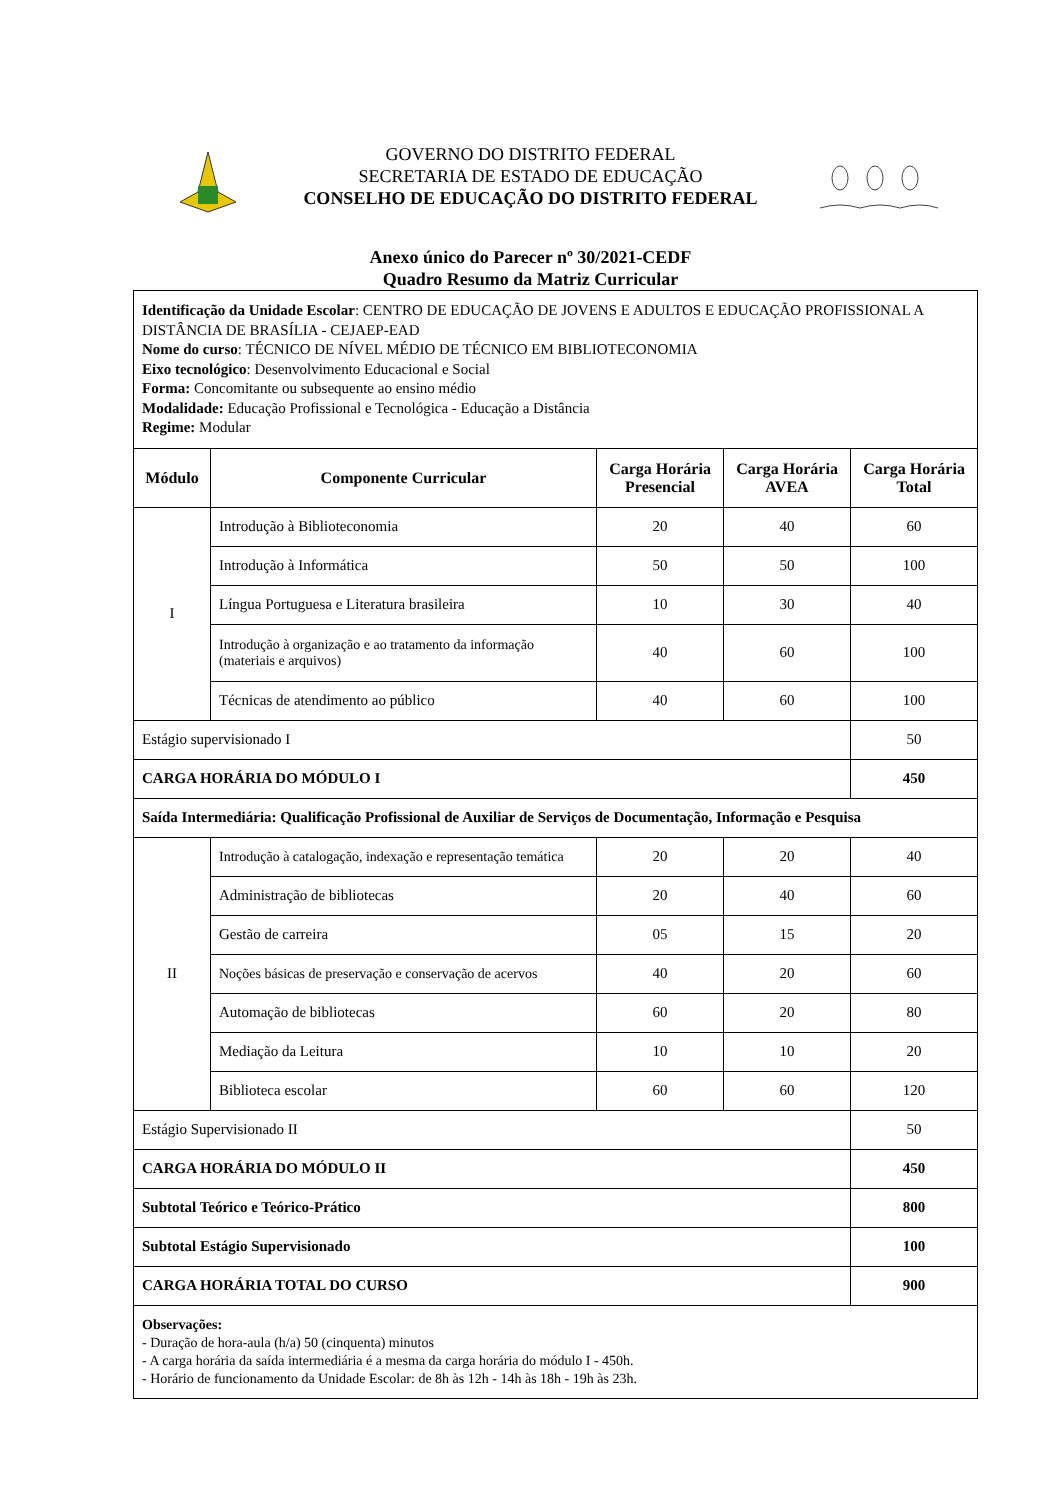GOVERNO DO DISTRITO FEDERAL
SECRETARIA DE ESTADO DE EDUCAÇÃO
CONSELHO DE EDUCAÇÃO DO DISTRITO FEDERAL
Anexo único do Parecer nº 30/2021-CEDF
Quadro Resumo da Matriz Curricular
| Identificação da Unidade Escolar : CENTRO DE EDUCAÇÃO DE JOVENS E ADULTOS E EDUCAÇÃO PROFISSIONAL A DISTÂNCIA DE BRASÍLIA - CEJAEP-EAD Nome do curso : TÉCNICO DE NÍVEL MÉDIO DE TÉCNICO EM BIBLIOTECONOMIA Eixo tecnológico : Desenvolvimento Educacional e Social Forma: Concomitante ou subsequente ao ensino médio Modalidade: Educação Profissional e Tecnológica - Educação a Distância Regime: Modular | | | | |
| Módulo | Componente Curricular | Carga Horária Presencial | Carga Horária AVEA | Carga Horária Total |
| I | Introdução à Biblioteconomia | 20 | 40 | 60 |
| | Introdução à Informática | 50 | 50 | 100 |
| | Língua Portuguesa e Literatura brasileira | 10 | 30 | 40 |
| | Introdução à organização e ao tratamento da informação (materiais e arquivos) | 40 | 60 | 100 |
| | Técnicas de atendimento ao público | 40 | 60 | 100 |
| Estágio supervisionado I | | | | 50 |
| CARGA HORÁRIA DO MÓDULO I | | | | 450 |
| Saída Intermediária: Qualificação Profissional de Auxiliar de Serviços de Documentação, Informação e Pesquisa | | | | |
| II | Introdução à catalogação, indexação e representação temática | 20 | 20 | 40 |
| | Administração de bibliotecas | 20 | 40 | 60 |
| | Gestão de carreira | 05 | 15 | 20 |
| | Noções básicas de preservação e conservação de acervos | 40 | 20 | 60 |
| | Automação de bibliotecas | 60 | 20 | 80 |
| | Mediação da Leitura | 10 | 10 | 20 |
| | Biblioteca escolar | 60 | 60 | 120 |
| Estágio Supervisionado II | | | | 50 |
| CARGA HORÁRIA DO MÓDULO II | | | | 450 |
| Subtotal Teórico e Teórico-Prático | | | | 800 |
| Subtotal Estágio Supervisionado | | | | 100 |
| CARGA HORÁRIA TOTAL DO CURSO | | | | 900 |
| Observações: - Duração de hora-aula (h/a) 50 (cinquenta) minutos - A carga horária da saída intermediária é a mesma da carga horária do módulo I - 450h. - Horário de funcionamento da Unidade Escolar: de 8h às 12h - 14h às 18h - 19h às 23h. | | | | |